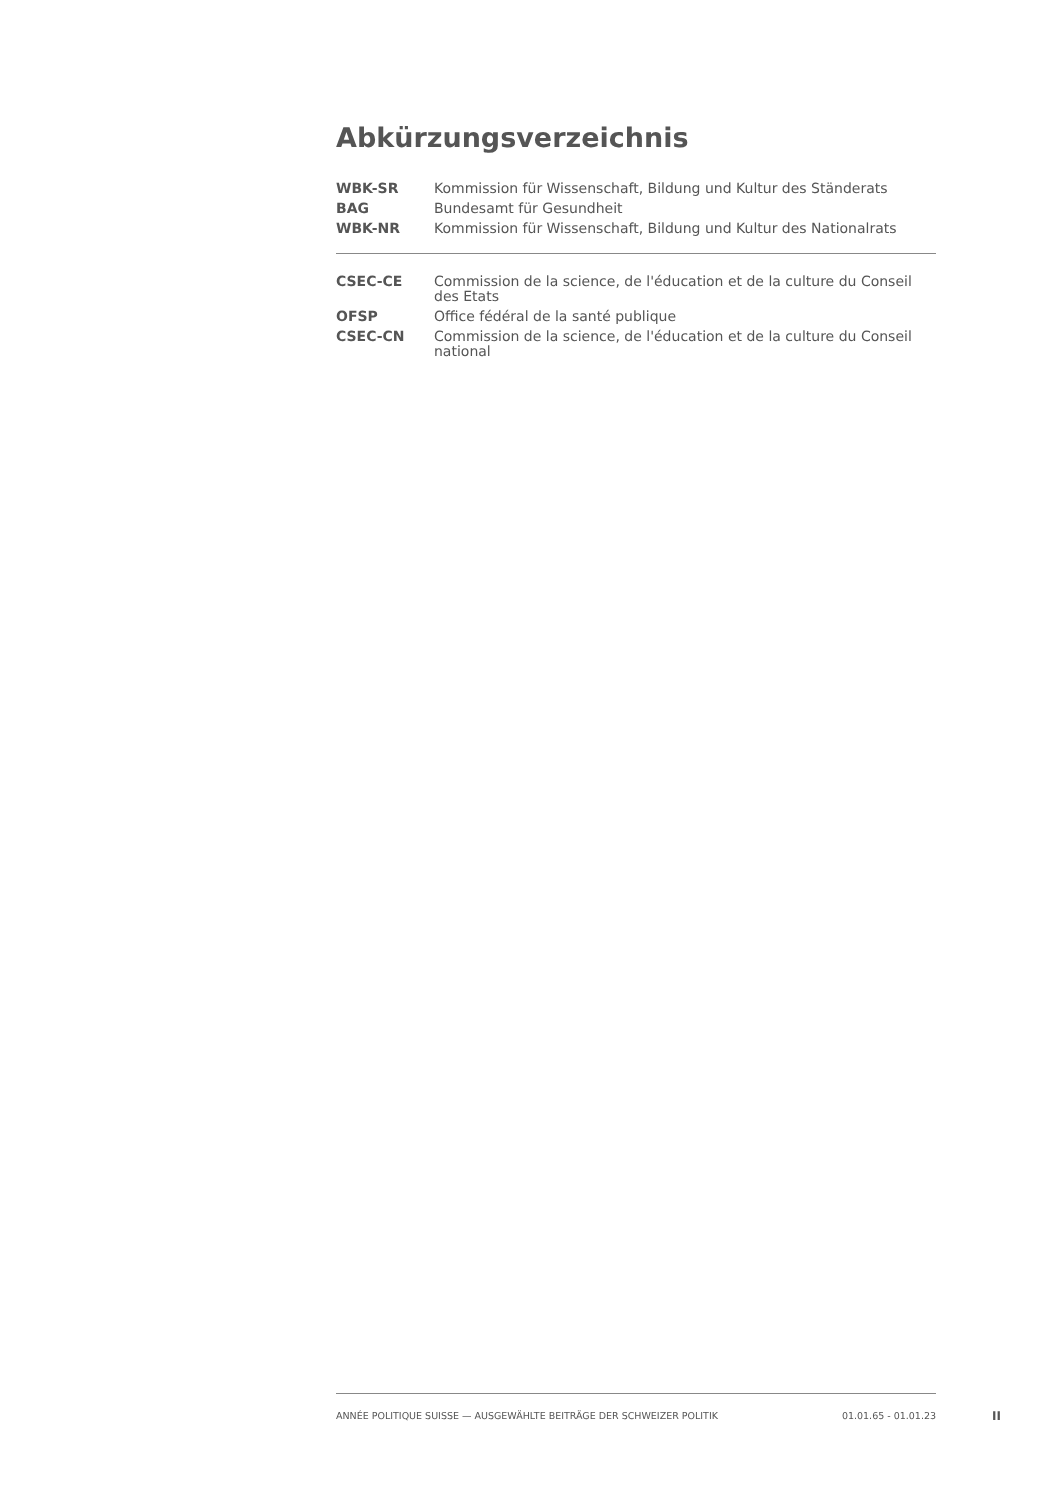Abkürzungsverzeichnis
| WBK-SR | Kommission für Wissenschaft, Bildung und Kultur des Ständerats |
| BAG | Bundesamt für Gesundheit |
| WBK-NR | Kommission für Wissenschaft, Bildung und Kultur des Nationalrats |
| CSEC-CE | Commission de la science, de l'éducation et de la culture du Conseil des Etats |
| OFSP | Office fédéral de la santé publique |
| CSEC-CN | Commission de la science, de l'éducation et de la culture du Conseil national |
ANNÉE POLITIQUE SUISSE — AUSGEWÄHLTE BEITRÄGE DER SCHWEIZER POLITIK 01.01.65 - 01.01.23
II